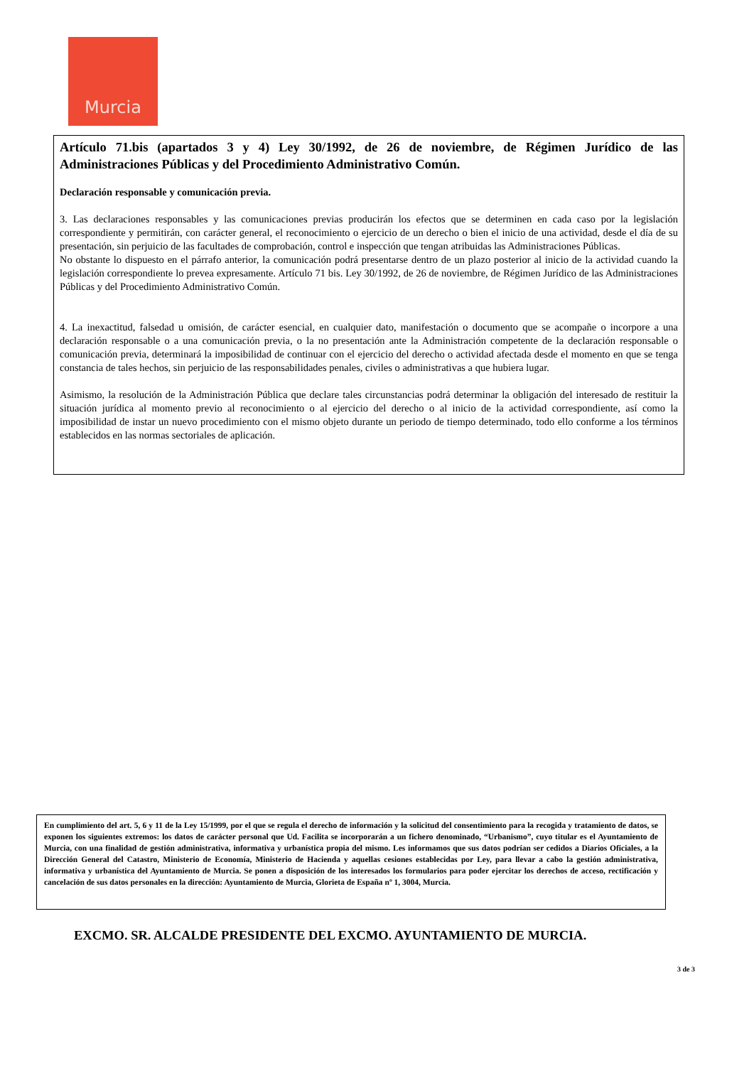Murcia
Artículo 71.bis (apartados 3 y 4) Ley 30/1992, de 26 de noviembre, de Régimen Jurídico de las Administraciones Públicas y del Procedimiento Administrativo Común.
Declaración responsable y comunicación previa.
3. Las declaraciones responsables y las comunicaciones previas producirán los efectos que se determinen en cada caso por la legislación correspondiente y permitirán, con carácter general, el reconocimiento o ejercicio de un derecho o bien el inicio de una actividad, desde el día de su presentación, sin perjuicio de las facultades de comprobación, control e inspección que tengan atribuidas las Administraciones Públicas.
No obstante lo dispuesto en el párrafo anterior, la comunicación podrá presentarse dentro de un plazo posterior al inicio de la actividad cuando la legislación correspondiente lo prevea expresamente. Artículo 71 bis. Ley 30/1992, de 26 de noviembre, de Régimen Jurídico de las Administraciones Públicas y del Procedimiento Administrativo Común.
4. La inexactitud, falsedad u omisión, de carácter esencial, en cualquier dato, manifestación o documento que se acompañe o incorpore a una declaración responsable o a una comunicación previa, o la no presentación ante la Administración competente de la declaración responsable o comunicación previa, determinará la imposibilidad de continuar con el ejercicio del derecho o actividad afectada desde el momento en que se tenga constancia de tales hechos, sin perjuicio de las responsabilidades penales, civiles o administrativas a que hubiera lugar.
Asimismo, la resolución de la Administración Pública que declare tales circunstancias podrá determinar la obligación del interesado de restituir la situación jurídica al momento previo al reconocimiento o al ejercicio del derecho o al inicio de la actividad correspondiente, así como la imposibilidad de instar un nuevo procedimiento con el mismo objeto durante un periodo de tiempo determinado, todo ello conforme a los términos establecidos en las normas sectoriales de aplicación.
En cumplimiento del art. 5, 6 y 11 de la Ley 15/1999, por el que se regula el derecho de información y la solicitud del consentimiento para la recogida y tratamiento de datos, se exponen los siguientes extremos: los datos de carácter personal que Ud. Facilita se incorporarán a un fichero denominado, “Urbanismo”, cuyo titular es el Ayuntamiento de Murcia, con una finalidad de gestión administrativa, informativa y urbanística propia del mismo. Les informamos que sus datos podrían ser cedidos a Diarios Oficiales, a la Dirección General del Catastro, Ministerio de Economía, Ministerio de Hacienda y aquellas cesiones establecidas por Ley, para llevar a cabo la gestión administrativa, informativa y urbanística del Ayuntamiento de Murcia. Se ponen a disposición de los interesados los formularios para poder ejercitar los derechos de acceso, rectificación y cancelación de sus datos personales en la dirección: Ayuntamiento de Murcia, Glorieta de España nº 1, 3004, Murcia.
EXCMO. SR. ALCALDE PRESIDENTE DEL EXCMO. AYUNTAMIENTO DE MURCIA.
3 de 3